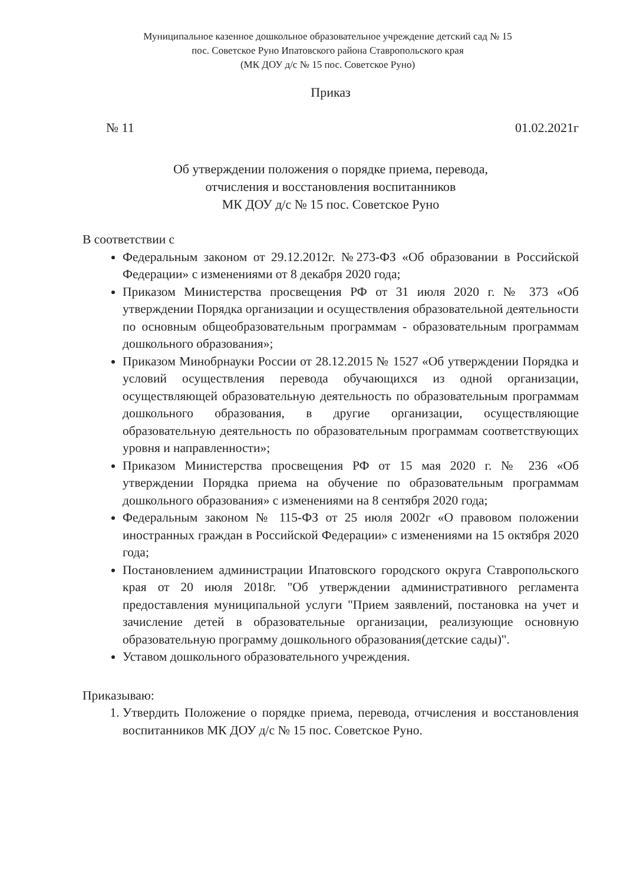Муниципальное казенное дошкольное образовательное учреждение детский сад № 15
пос. Советское Руно Ипатовского района Ставропольского края
(МК ДОУ д/с № 15 пос. Советское Руно)
Приказ
№ 11 01.02.2021г
Об утверждении положения о порядке приема, перевода,
отчисления и восстановления воспитанников
МК ДОУ д/с № 15 пос. Советское Руно
В соответствии с
Федеральным законом от 29.12.2012г. №273-ФЗ «Об образовании в Российской Федерации» с изменениями от 8 декабря 2020 года;
Приказом Министерства просвещения РФ от 31 июля 2020 г. № 373 «Об утверждении Порядка организации и осуществления образовательной деятельности по основным общеобразовательным программам - образовательным программам дошкольного образования»;
Приказом Минобрнауки России от 28.12.2015 № 1527 «Об утверждении Порядка и условий осуществления перевода обучающихся из одной организации, осуществляющей образовательную деятельность по образовательным программам дошкольного образования, в другие организации, осуществляющие образовательную деятельность по образовательным программам соответствующих уровня и направленности»;
Приказом Министерства просвещения РФ от 15 мая 2020 г. № 236 «Об утверждении Порядка приема на обучение по образовательным программам дошкольного образования» с изменениями на 8 сентября 2020 года;
Федеральным законом № 115-ФЗ от 25 июля 2002г «О правовом положении иностранных граждан в Российской Федерации» с изменениями на 15 октября 2020 года;
Постановлением администрации Ипатовского городского округа Ставропольского края от 20 июля 2018г. "Об утверждении административного регламента предоставления муниципальной услуги "Прием заявлений, постановка на учет и зачисление детей в образовательные организации, реализующие основную образовательную программу дошкольного образования(детские сады)".
Уставом дошкольного образовательного учреждения.
Приказываю:
1. Утвердить Положение о порядке приема, перевода, отчисления и восстановления воспитанников МК ДОУ д/с № 15 пос. Советское Руно.